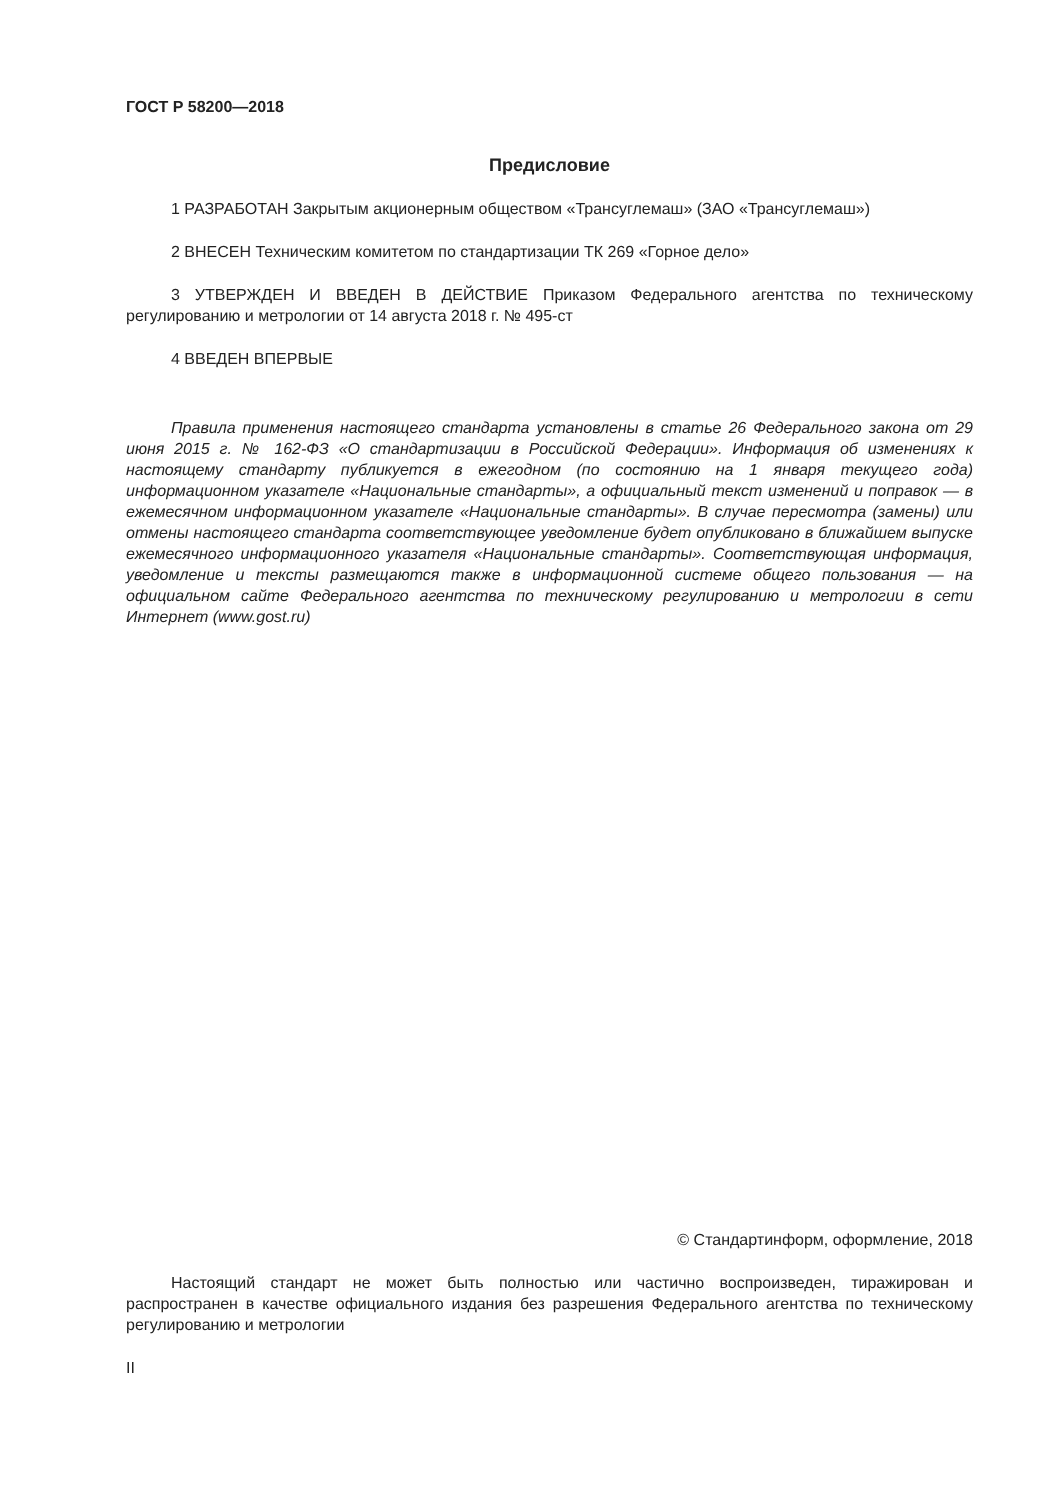ГОСТ Р 58200—2018
Предисловие
1 РАЗРАБОТАН Закрытым акционерным обществом «Трансуглемаш» (ЗАО «Трансуглемаш»)
2 ВНЕСЕН Техническим комитетом по стандартизации ТК 269 «Горное дело»
3 УТВЕРЖДЕН И ВВЕДЕН В ДЕЙСТВИЕ Приказом Федерального агентства по техническому регулированию и метрологии от 14 августа 2018 г. № 495-ст
4 ВВЕДЕН ВПЕРВЫЕ
Правила применения настоящего стандарта установлены в статье 26 Федерального закона от 29 июня 2015 г. № 162-ФЗ «О стандартизации в Российской Федерации». Информация об изменениях к настоящему стандарту публикуется в ежегодном (по состоянию на 1 января текущего года) информационном указателе «Национальные стандарты», а официальный текст изменений и поправок — в ежемесячном информационном указателе «Национальные стандарты». В случае пересмотра (замены) или отмены настоящего стандарта соответствующее уведомление будет опубликовано в ближайшем выпуске ежемесячного информационного указателя «Национальные стандарты». Соответствующая информация, уведомление и тексты размещаются также в информационной системе общего пользования — на официальном сайте Федерального агентства по техническому регулированию и метрологии в сети Интернет (www.gost.ru)
© Стандартинформ, оформление, 2018
Настоящий стандарт не может быть полностью или частично воспроизведен, тиражирован и распространен в качестве официального издания без разрешения Федерального агентства по техническому регулированию и метрологии
II